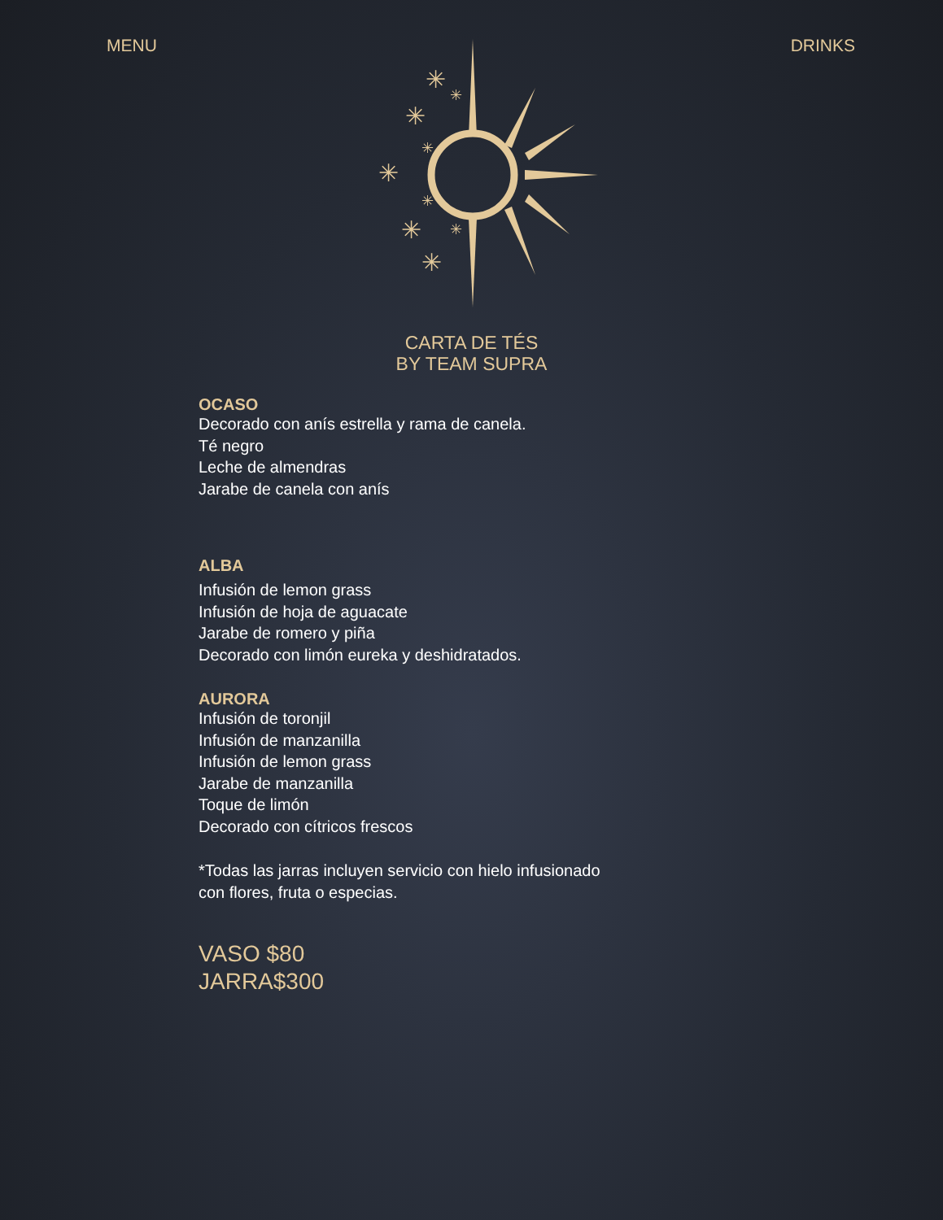MENU DRINKS
✳
✳
✳
✳
✳
✳
✳
✳
✳
CARTA DE TÉS
BY TEAM SUPRA
OCASO
Decorado con anís estrella y rama de canela.
Té negro
Leche de almendras
Jarabe de canela con anís
ALBA
Infusión de lemon grass
Infusión de hoja de aguacate
Jarabe de romero y piña
Decorado con limón eureka y deshidratados.
AURORA
Infusión de toronjil
Infusión de manzanilla
Infusión de lemon grass
Jarabe de manzanilla
Toque de limón
Decorado con cítricos frescos
*Todas las jarras incluyen servicio con hielo infusionado
con flores, fruta o especias.
VASO $80
JARRA$300